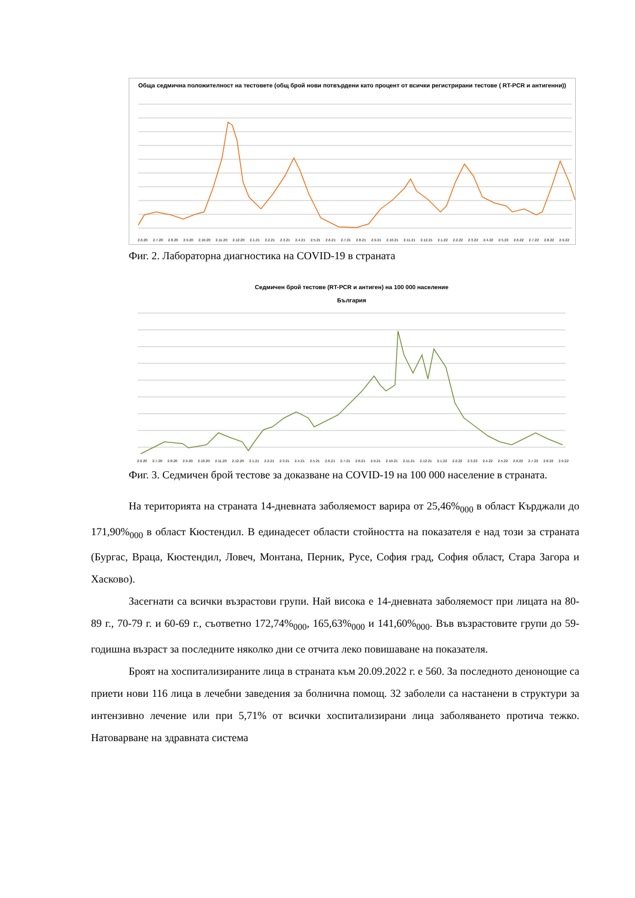Обща седмична положителност на тестовете (общ брой нови потвърдени като процент от всички регистрирани тестове ( RT-PCR и антигенни))
2.6.20 2.7.20 2.8.20 2.9.20 2.10.20 2.11.20 2.12.20 2.1.21 2.2.21 2.3.21 2.4.21 2.5.21 2.6.21 2.7.21 2.8.21 2.9.21 2.10.21 2.11.21 2.12.21 2.1.22 2.2.22 2.3.22 2.4.22 2.5.22 2.6.22 2.7.22 2.8.22 2.9.22
Фиг. 2. Лабораторна диагностика на COVID-19 в страната
Седмичен брой тестове (RT-PCR и антиген) на 100 000 население
България
2.6.20 2.7.20 2.8.20 2.9.20 2.10.20 2.11.20 2.12.20 2.1.21 2.2.21 2.3.21 2.4.21 2.5.21 2.6.21 2.7.21 2.8.21 2.9.21 2.10.21 2.11.21 2.12.21 2.1.22 2.2.22 2.3.22 2.4.22 2.5.22 2.6.22 2.7.22 2.8.22 2.9.22
Фиг. 3. Седмичен брой тестове за доказване на COVID-19 на 100 000 население в страната.
На територията на страната 14-дневната заболяемост варира от 25,46%<sub>000</sub> в област Кърджали до 171,90%<sub>000</sub> в област Кюстендил. В единадесет области стойността на показателя е над този за страната (Бургас, Враца, Кюстендил, Ловеч, Монтана, Перник, Русе, София град, София област, Стара Загора и Хасково).
Засегнати са всички възрастови групи. Най висока е 14-дневната заболяемост при лицата на 80-89 г., 70-79 г. и 60-69 г., съответно 172,74%<sub>000</sub>, 165,63%<sub>000</sub> и 141,60%<sub>000</sub>. Във възрастовите групи до 59-годишна възраст за последните няколко дни се отчита леко повишаване на показателя.
Броят на хоспитализираните лица в страната към 20.09.2022 г. е 560. За последното денонощие са приети нови 116 лица в лечебни заведения за болнична помощ. 32 заболели са настанени в структури за интензивно лечение или при 5,71% от всички хоспитализирани лица заболяването протича тежко. Натоварване на здравната система